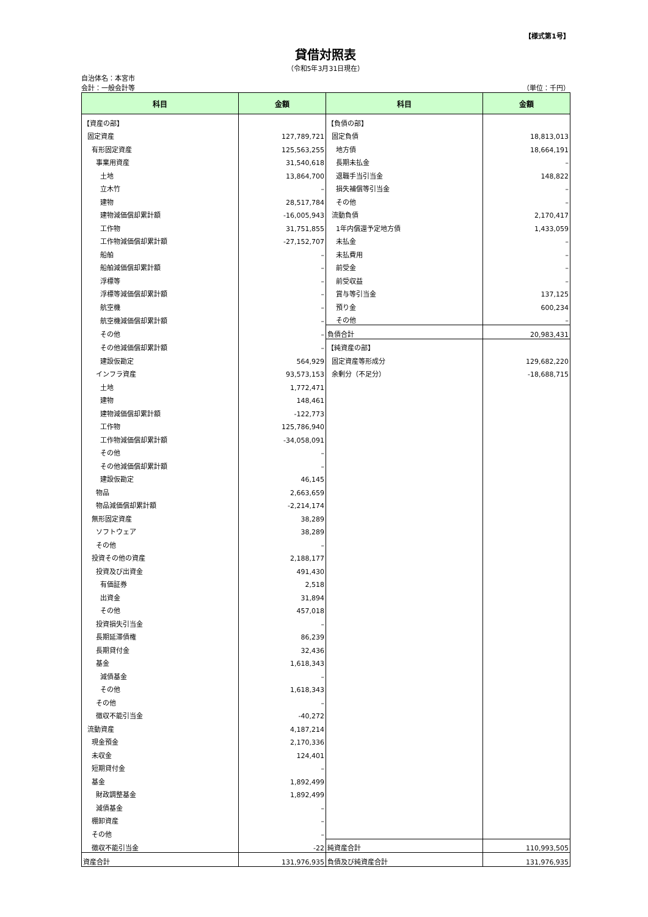【様式第1号】
貸借対照表
（令和5年3月31日現在）
自治体名：本宮市
会計：一般会計等 （単位：千円）
| 科目 | 金額 | 科目 | 金額 |
| --- | --- | --- | --- |
| 【資産の部】 | | 【負債の部】 | |
| 固定資産 | 127,789,721 | 固定負債 | 18,813,013 |
| 有形固定資産 | 125,563,255 | 地方債 | 18,664,191 |
| 事業用資産 | 31,540,618 | 長期未払金 | – |
| 土地 | 13,864,700 | 退職手当引当金 | 148,822 |
| 立木竹 | – | 損失補償等引当金 | – |
| 建物 | 28,517,784 | その他 | – |
| 建物減価償却累計額 | -16,005,943 | 流動負債 | 2,170,417 |
| 工作物 | 31,751,855 | 1年内償還予定地方債 | 1,433,059 |
| 工作物減価償却累計額 | -27,152,707 | 未払金 | – |
| 船舶 | – | 未払費用 | – |
| 船舶減価償却累計額 | – | 前受金 | – |
| 浮標等 | – | 前受収益 | – |
| 浮標等減価償却累計額 | – | 賞与等引当金 | 137,125 |
| 航空機 | – | 預り金 | 600,234 |
| 航空機減価償却累計額 | – | その他 | – |
| その他 | – | 負債合計 | 20,983,431 |
| その他減価償却累計額 | – | 【純資産の部】 | |
| 建設仮勘定 | 564,929 | 固定資産等形成分 | 129,682,220 |
| インフラ資産 | 93,573,153 | 余剰分（不足分） | -18,688,715 |
| 土地 | 1,772,471 | | |
| 建物 | 148,461 | | |
| 建物減価償却累計額 | -122,773 | | |
| 工作物 | 125,786,940 | | |
| 工作物減価償却累計額 | -34,058,091 | | |
| その他 | – | | |
| その他減価償却累計額 | – | | |
| 建設仮勘定 | 46,145 | | |
| 物品 | 2,663,659 | | |
| 物品減価償却累計額 | -2,214,174 | | |
| 無形固定資産 | 38,289 | | |
| ソフトウェア | 38,289 | | |
| その他 | – | | |
| 投資その他の資産 | 2,188,177 | | |
| 投資及び出資金 | 491,430 | | |
| 有価証券 | 2,518 | | |
| 出資金 | 31,894 | | |
| その他 | 457,018 | | |
| 投資損失引当金 | – | | |
| 長期延滞債権 | 86,239 | | |
| 長期貸付金 | 32,436 | | |
| 基金 | 1,618,343 | | |
| 減債基金 | – | | |
| その他 | 1,618,343 | | |
| その他 | – | | |
| 徴収不能引当金 | -40,272 | | |
| 流動資産 | 4,187,214 | | |
| 現金預金 | 2,170,336 | | |
| 未収金 | 124,401 | | |
| 短期貸付金 | – | | |
| 基金 | 1,892,499 | | |
| 財政調整基金 | 1,892,499 | | |
| 減債基金 | – | | |
| 棚卸資産 | – | | |
| その他 | – | | |
| 徴収不能引当金 | -22 | 純資産合計 | 110,993,505 |
| 資産合計 | 131,976,935 | 負債及び純資産合計 | 131,976,935 |